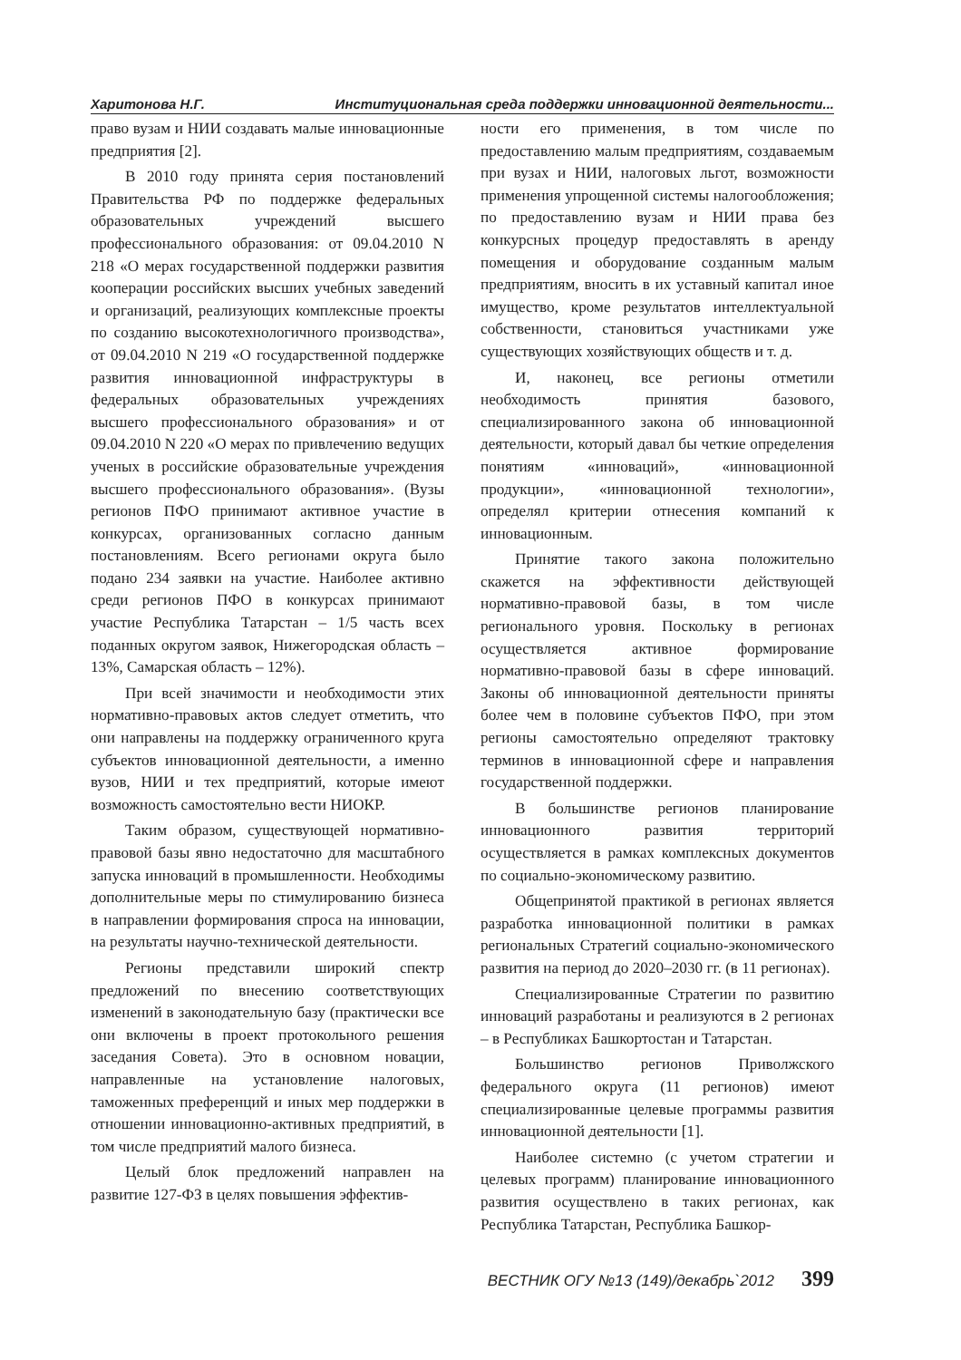Харитонова Н.Г. Институциональная среда поддержки инновационной деятельности...
право вузам и НИИ создавать малые инновационные предприятия [2].
В 2010 году принята серия постановлений Правительства РФ по поддержке федеральных образовательных учреждений высшего профессионального образования: от 09.04.2010 N 218 «О мерах государственной поддержки развития кооперации российских высших учебных заведений и организаций, реализующих комплексные проекты по созданию высокотехнологичного производства», от 09.04.2010 N 219 «О государственной поддержке развития инновационной инфраструктуры в федеральных образовательных учреждениях высшего профессионального образования» и от 09.04.2010 N 220 «О мерах по привлечению ведущих ученых в российские образовательные учреждения высшего профессионального образования». (Вузы регионов ПФО принимают активное участие в конкурсах, организованных согласно данным постановлениям. Всего регионами округа было подано 234 заявки на участие. Наиболее активно среди регионов ПФО в конкурсах принимают участие Республика Татарстан – 1/5 часть всех поданных округом заявок, Нижегородская область – 13%, Самарская область – 12%).
При всей значимости и необходимости этих нормативно-правовых актов следует отметить, что они направлены на поддержку ограниченного круга субъектов инновационной деятельности, а именно вузов, НИИ и тех предприятий, которые имеют возможность самостоятельно вести НИОКР.
Таким образом, существующей нормативно-правовой базы явно недостаточно для масштабного запуска инноваций в промышленности. Необходимы дополнительные меры по стимулированию бизнеса в направлении формирования спроса на инновации, на результаты научно-технической деятельности.
Регионы представили широкий спектр предложений по внесению соответствующих изменений в законодательную базу (практически все они включены в проект протокольного решения заседания Совета). Это в основном новации, направленные на установление налоговых, таможенных преференций и иных мер поддержки в отношении инновационно-активных предприятий, в том числе предприятий малого бизнеса.
Целый блок предложений направлен на развитие 127-ФЗ в целях повышения эффектив-
ности его применения, в том числе по предоставлению малым предприятиям, создаваемым при вузах и НИИ, налоговых льгот, возможности применения упрощенной системы налогообложения; по предоставлению вузам и НИИ права без конкурсных процедур предоставлять в аренду помещения и оборудование созданным малым предприятиям, вносить в их уставный капитал иное имущество, кроме результатов интеллектуальной собственности, становиться участниками уже существующих хозяйствующих обществ и т. д.
И, наконец, все регионы отметили необходимость принятия базового, специализированного закона об инновационной деятельности, который давал бы четкие определения понятиям «инноваций», «инновационной продукции», «инновационной технологии», определял критерии отнесения компаний к инновационным.
Принятие такого закона положительно скажется на эффективности действующей нормативно-правовой базы, в том числе регионального уровня. Поскольку в регионах осуществляется активное формирование нормативно-правовой базы в сфере инноваций. Законы об инновационной деятельности приняты более чем в половине субъектов ПФО, при этом регионы самостоятельно определяют трактовку терминов в инновационной сфере и направления государственной поддержки.
В большинстве регионов планирование инновационного развития территорий осуществляется в рамках комплексных документов по социально-экономическому развитию.
Общепринятой практикой в регионах является разработка инновационной политики в рамках региональных Стратегий социально-экономического развития на период до 2020–2030 гг. (в 11 регионах).
Специализированные Стратегии по развитию инноваций разработаны и реализуются в 2 регионах – в Республиках Башкортостан и Татарстан.
Большинство регионов Приволжского федерального округа (11 регионов) имеют специализированные целевые программы развития инновационной деятельности [1].
Наиболее системно (с учетом стратегии и целевых программ) планирование инновационного развития осуществлено в таких регионах, как Республика Татарстан, Республика Башкор-
ВЕСТНИК ОГУ №13 (149)/декабрь`2012 399